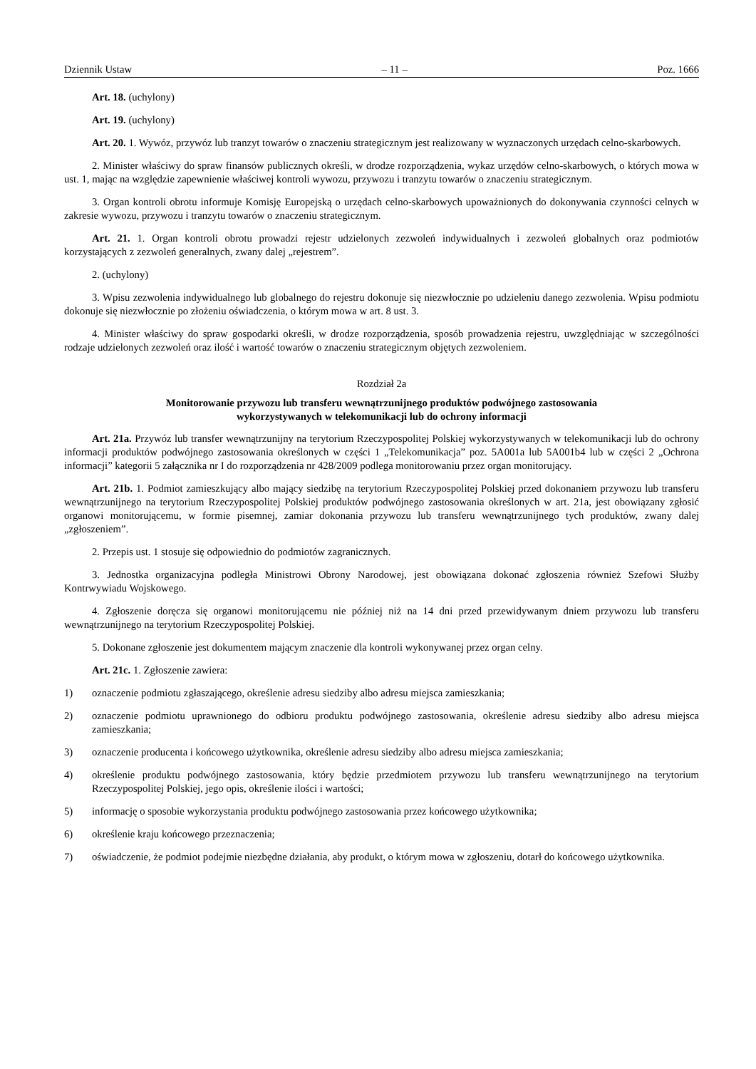Dziennik Ustaw – 11 – Poz. 1666
Art. 18. (uchylony)
Art. 19. (uchylony)
Art. 20. 1. Wywóz, przywóz lub tranzyt towarów o znaczeniu strategicznym jest realizowany w wyznaczonych urzędach celno-skarbowych.
2. Minister właściwy do spraw finansów publicznych określi, w drodze rozporządzenia, wykaz urzędów celno-skarbowych, o których mowa w ust. 1, mając na względzie zapewnienie właściwej kontroli wywozu, przywozu i tranzytu towarów o znaczeniu strategicznym.
3. Organ kontroli obrotu informuje Komisję Europejską o urzędach celno-skarbowych upoważnionych do dokonywania czynności celnych w zakresie wywozu, przywozu i tranzytu towarów o znaczeniu strategicznym.
Art. 21. 1. Organ kontroli obrotu prowadzi rejestr udzielonych zezwoleń indywidualnych i zezwoleń globalnych oraz podmiotów korzystających z zezwoleń generalnych, zwany dalej „rejestrem”.
2. (uchylony)
3. Wpisu zezwolenia indywidualnego lub globalnego do rejestru dokonuje się niezwłocznie po udzieleniu danego zezwolenia. Wpisu podmiotu dokonuje się niezwłocznie po złożeniu oświadczenia, o którym mowa w art. 8 ust. 3.
4. Minister właściwy do spraw gospodarki określi, w drodze rozporządzenia, sposób prowadzenia rejestru, uwzględniając w szczególności rodzaje udzielonych zezwoleń oraz ilość i wartość towarów o znaczeniu strategicznym objętych zezwoleniem.
Rozdział 2a
Monitorowanie przywozu lub transferu wewnątrzunijnego produktów podwójnego zastosowania
wykorzystywanych w telekomunikacji lub do ochrony informacji
Art. 21a. Przywóz lub transfer wewnątrzunijny na terytorium Rzeczypospolitej Polskiej wykorzystywanych w telekomunikacji lub do ochrony informacji produktów podwójnego zastosowania określonych w części 1 „Telekomunikacja” poz. 5A001a lub 5A001b4 lub w części 2 „Ochrona informacji” kategorii 5 załącznika nr I do rozporządzenia nr 428/2009 podlega monitorowaniu przez organ monitorujący.
Art. 21b. 1. Podmiot zamieszkujący albo mający siedzibę na terytorium Rzeczypospolitej Polskiej przed dokonaniem przywozu lub transferu wewnątrzunijnego na terytorium Rzeczypospolitej Polskiej produktów podwójnego zastosowania określonych w art. 21a, jest obowiązany zgłosić organowi monitorującemu, w formie pisemnej, zamiar dokonania przywozu lub transferu wewnątrzunijnego tych produktów, zwany dalej „zgłoszeniem”.
2. Przepis ust. 1 stosuje się odpowiednio do podmiotów zagranicznych.
3. Jednostka organizacyjna podległa Ministrowi Obrony Narodowej, jest obowiązana dokonać zgłoszenia również Szefowi Służby Kontrwywiadu Wojskowego.
4. Zgłoszenie doręcza się organowi monitorującemu nie później niż na 14 dni przed przewidywanym dniem przywozu lub transferu wewnątrzunijnego na terytorium Rzeczypospolitej Polskiej.
5. Dokonane zgłoszenie jest dokumentem mającym znaczenie dla kontroli wykonywanej przez organ celny.
Art. 21c. 1. Zgłoszenie zawiera:
1) oznaczenie podmiotu zgłaszającego, określenie adresu siedziby albo adresu miejsca zamieszkania;
2) oznaczenie podmiotu uprawnionego do odbioru produktu podwójnego zastosowania, określenie adresu siedziby albo adresu miejsca zamieszkania;
3) oznaczenie producenta i końcowego użytkownika, określenie adresu siedziby albo adresu miejsca zamieszkania;
4) określenie produktu podwójnego zastosowania, który będzie przedmiotem przywozu lub transferu wewnątrzunijnego na terytorium Rzeczypospolitej Polskiej, jego opis, określenie ilości i wartości;
5) informację o sposobie wykorzystania produktu podwójnego zastosowania przez końcowego użytkownika;
6) określenie kraju końcowego przeznaczenia;
7) oświadczenie, że podmiot podejmie niezbędne działania, aby produkt, o którym mowa w zgłoszeniu, dotarł do końcowego użytkownika.